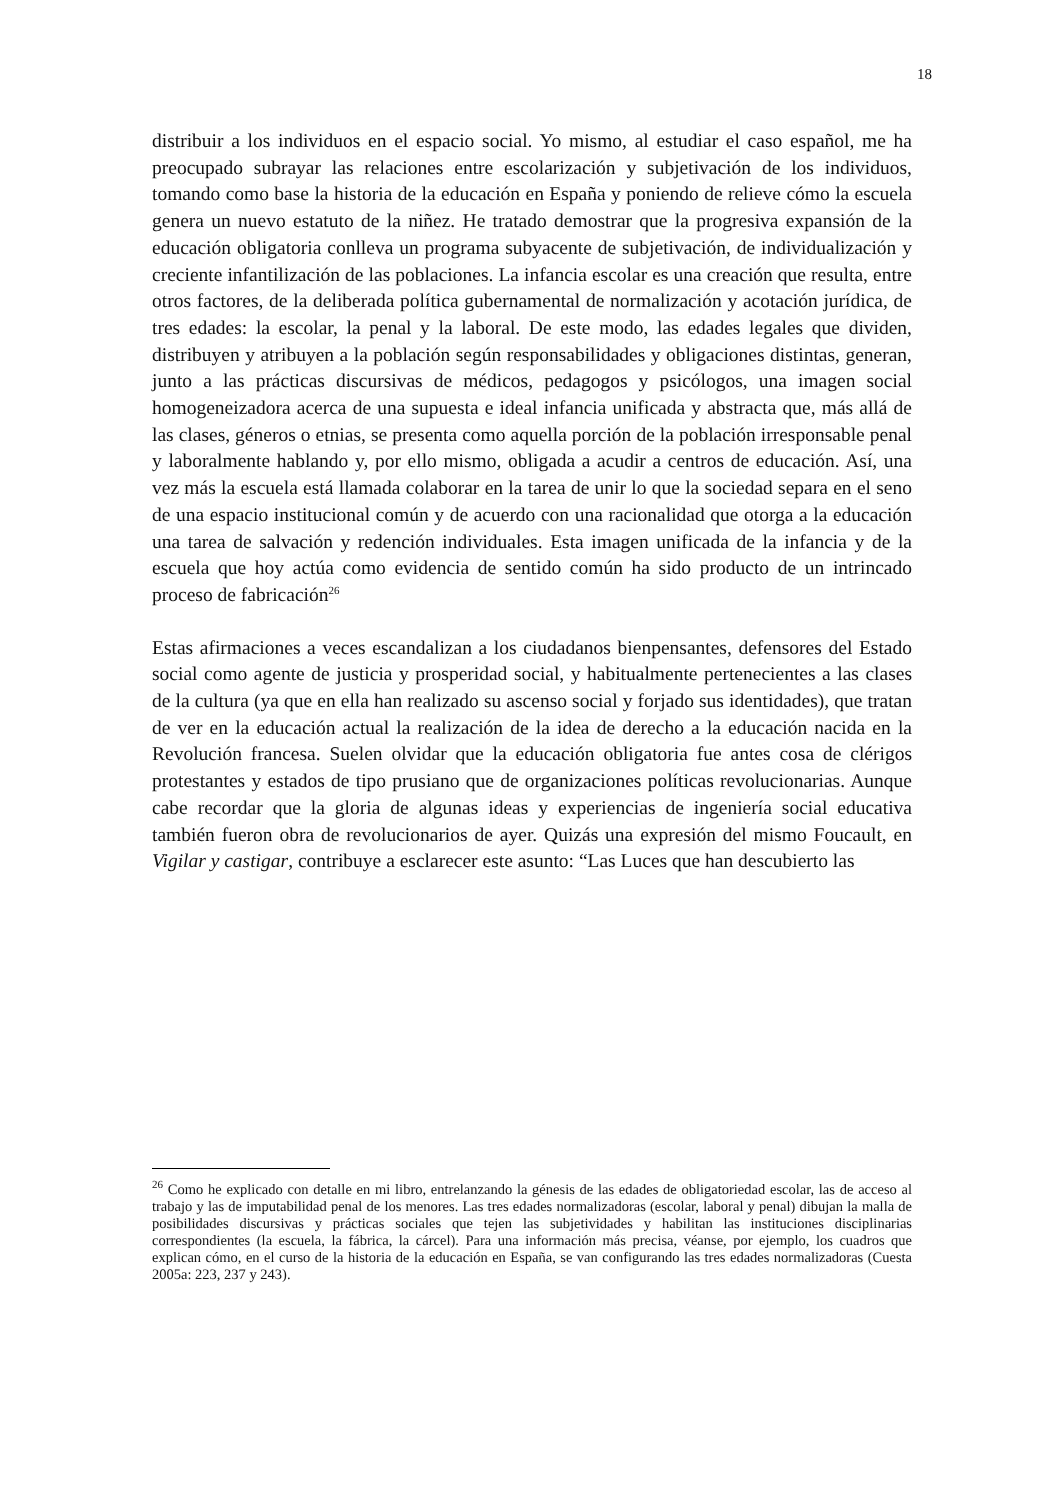18
distribuir a los individuos en el espacio social. Yo mismo, al estudiar el caso español, me ha preocupado subrayar las relaciones entre escolarización y subjetivación de los individuos, tomando como base la historia de la educación en España y poniendo de relieve cómo la escuela genera un nuevo estatuto de la niñez. He tratado demostrar que la progresiva expansión de la educación obligatoria conlleva un programa subyacente de subjetivación, de individualización y creciente infantilización de las poblaciones. La infancia escolar es una creación que resulta, entre otros factores, de la deliberada política gubernamental de normalización y acotación jurídica, de tres edades: la escolar, la penal y la laboral. De este modo, las edades legales que dividen, distribuyen y atribuyen a la población según responsabilidades y obligaciones distintas, generan, junto a las prácticas discursivas de médicos, pedagogos y psicólogos, una imagen social homogeneizadora acerca de una supuesta e ideal infancia unificada y abstracta que, más allá de las clases, géneros o etnias, se presenta como aquella porción de la población irresponsable penal y laboralmente hablando y, por ello mismo, obligada a acudir a centros de educación. Así, una vez más la escuela está llamada colaborar en la tarea de unir lo que la sociedad separa en el seno de una espacio institucional común y de acuerdo con una racionalidad que otorga a la educación una tarea de salvación y redención individuales. Esta imagen unificada de la infancia y de la escuela que hoy actúa como evidencia de sentido común ha sido producto de un intrincado proceso de fabricación<sup>26</sup>
Estas afirmaciones a veces escandalizan a los ciudadanos bienpensantes, defensores del Estado social como agente de justicia y prosperidad social, y habitualmente pertenecientes a las clases de la cultura (ya que en ella han realizado su ascenso social y forjado sus identidades), que tratan de ver en la educación actual la realización de la idea de derecho a la educación nacida en la Revolución francesa. Suelen olvidar que la educación obligatoria fue antes cosa de clérigos protestantes y estados de tipo prusiano que de organizaciones políticas revolucionarias. Aunque cabe recordar que la gloria de algunas ideas y experiencias de ingeniería social educativa también fueron obra de revolucionarios de ayer. Quizás una expresión del mismo Foucault, en Vigilar y castigar, contribuye a esclarecer este asunto: “Las Luces que han descubierto las
<sup>26</sup> Como he explicado con detalle en mi libro, entrelanzando la génesis de las edades de obligatoriedad escolar, las de acceso al trabajo y las de imputabilidad penal de los menores. Las tres edades normalizadoras (escolar, laboral y penal) dibujan la malla de posibilidades discursivas y prácticas sociales que tejen las subjetividades y habilitan las instituciones disciplinarias correspondientes (la escuela, la fábrica, la cárcel). Para una información más precisa, véanse, por ejemplo, los cuadros que explican cómo, en el curso de la historia de la educación en España, se van configurando las tres edades normalizadoras (Cuesta 2005a: 223, 237 y 243).